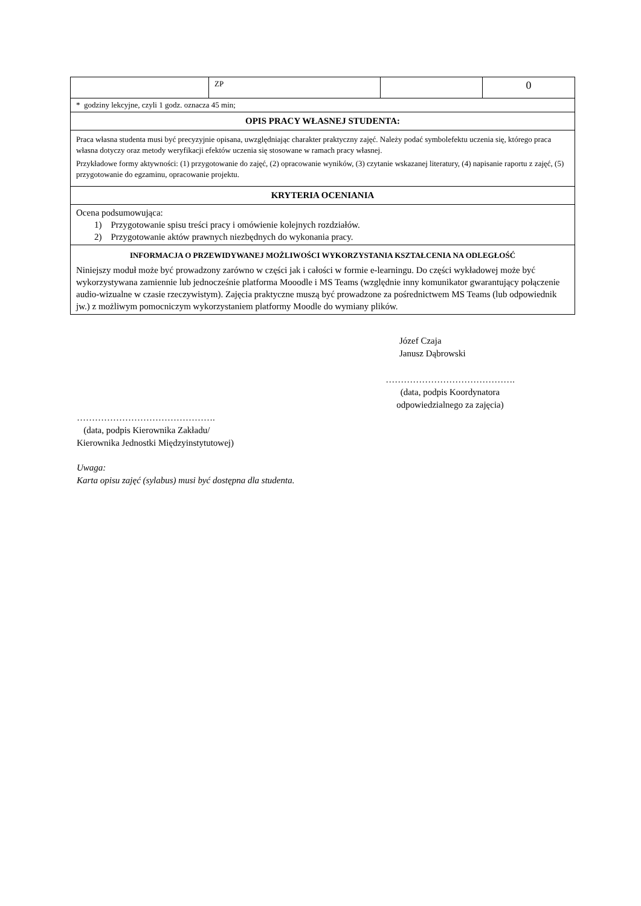| | ZP | | 0 |
| * godziny lekcyjne, czyli 1 godz. oznacza 45 min; | | | |
| OPIS PRACY WŁASNEJ STUDENTA: | | | |
| Praca własna studenta musi być precyzyjnie opisana, uwzględniając charakter praktyczny zajęć. Należy podać symbolefektu uczenia się, którego praca własna dotyczy oraz metody weryfikacji efektów uczenia się stosowane w ramach pracy własnej. Przykładowe formy aktywności: (1) przygotowanie do zajęć, (2) opracowanie wyników, (3) czytanie wskazanej literatury, (4) napisanie raportu z zajęć, (5) przygotowanie do egzaminu, opracowanie projektu. | | | |
| KRYTERIA OCENIANIA | | | |
| Ocena podsumowująca: 1) Przygotowanie spisu treści pracy i omówienie kolejnych rozdziałów. 2) Przygotowanie aktów prawnych niezbędnych do wykonania pracy. | | | |
| INFORMACJA O PRZEWIDYWANEJ MOŻLIWOŚCI WYKORZYSTANIA KSZTAŁCENIA NA ODLEGŁOŚĆ Niniejszy moduł może być prowadzony zarówno w części jak i całości w formie e-learningu. Do części wykładowej może być wykorzystywana zamiennie lub jednocześnie platforma Mooodle i MS Teams (względnie inny komunikator gwarantujący połączenie audio-wizualne w czasie rzeczywistym). Zajęcia praktyczne muszą być prowadzone za pośrednictwem MS Teams (lub odpowiednik jw.) z możliwym pomocniczym wykorzystaniem platformy Moodle do wymiany plików. | | | |
Józef Czaja
Janusz Dąbrowski
…………………………………….
(data, podpis Koordynatora odpowiedzialnego za zajęcia)
……………………………………….
(data, podpis Kierownika Zakładu/
Kierownika Jednostki Międzyinstytutowej)
Uwaga:
Karta opisu zajęć (sylabus) musi być dostępna dla studenta.